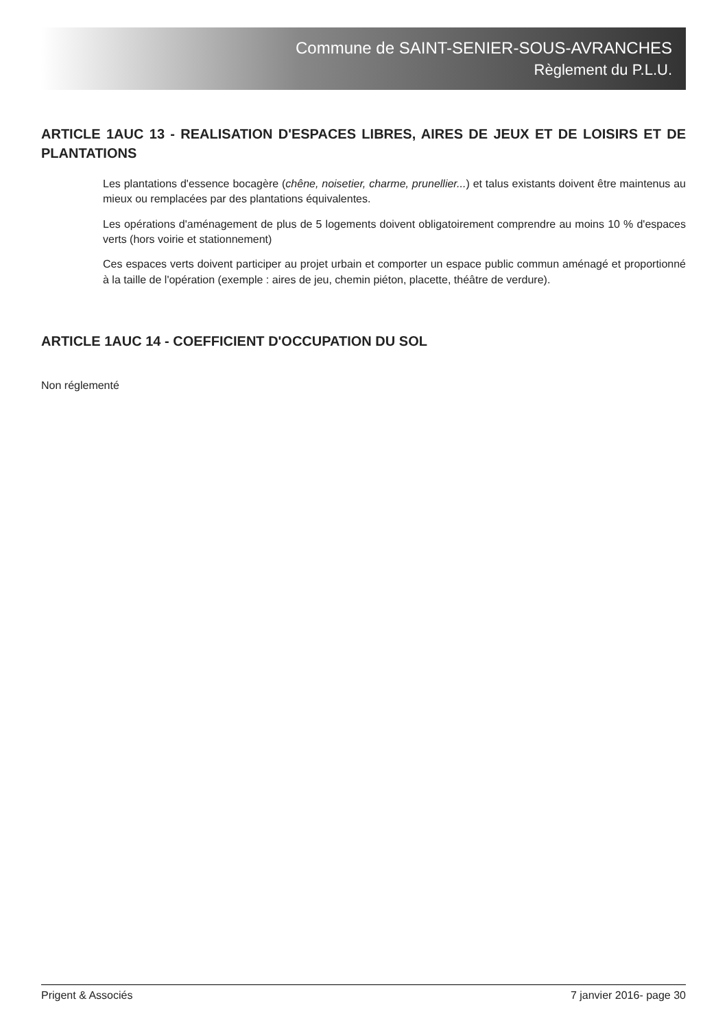Commune de SAINT-SENIER-SOUS-AVRANCHES
Règlement du P.L.U.
ARTICLE 1AUC 13 - REALISATION D'ESPACES LIBRES, AIRES DE JEUX ET DE LOISIRS ET DE PLANTATIONS
Les plantations d'essence bocagère (chêne, noisetier, charme, prunellier...) et talus existants doivent être maintenus au mieux ou remplacées par des plantations équivalentes.
Les opérations d'aménagement de plus de 5 logements doivent obligatoirement comprendre au moins 10 % d'espaces verts (hors voirie et stationnement)
Ces espaces verts doivent participer au projet urbain et comporter un espace public commun aménagé et proportionné à la taille de l'opération (exemple : aires de jeu, chemin piéton, placette, théâtre de verdure).
ARTICLE 1AUC 14 - COEFFICIENT D'OCCUPATION DU SOL
Non réglementé
Prigent & Associés 7 janvier 2016- page 30